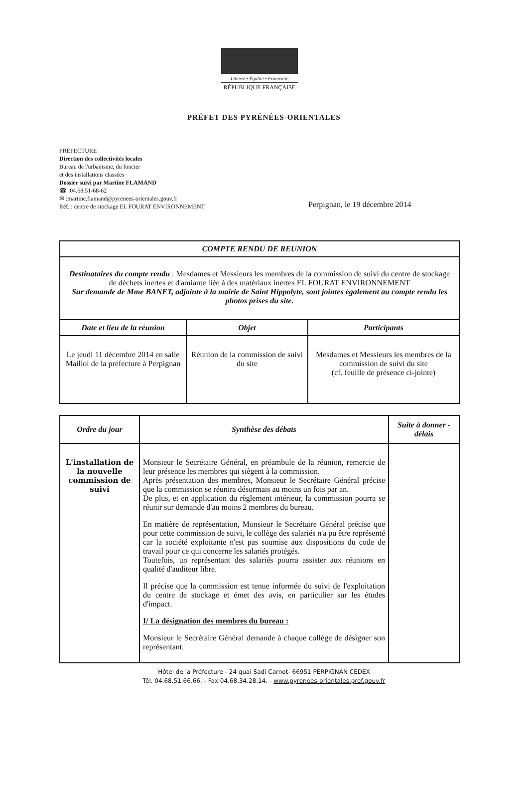Liberté • Égalité • Fraternité
RÉPUBLIQUE FRANÇAISE
PRÉFET DES PYRÉNÉES-ORIENTALES
PREFECTURE
Direction des collectivités locales
Bureau de l'urbanisme, du foncier
et des installations classées
Dossier suivi par Martine FLAMAND
☎ :04.68.51-68-62
✉ :martine.flamand@pyrenees-orientales.gouv.fr
Réf. : centre de stockage EL FOURAT ENVIRONNEMENT
Perpignan, le 19 décembre 2014
| COMPTE RENDU DE REUNION | | |
| --- | --- | --- |
| Destinataires du compte rendu : Mesdames et Messieurs les membres de la commission de suivi du centre de stockage de déchets inertes et d'amiante liée à des matériaux inertes EL FOURAT ENVIRONNEMENT Sur demande de Mme BANET, adjointe à la mairie de Saint Hippolyte, sont jointes également au compte rendu les photos prises du site. | | |
| Date et lieu de la réunion | Objet | Participants |
| Le jeudi 11 décembre 2014 en salle Maillol de la préfecture à Perpignan | Réunion de la commission de suivi du site | Mesdames et Messieurs les membres de la commission de suivi du site (cf. feuille de présence ci-jointe) |
| Ordre du jour | Synthèse des débats | Suite à donner - délais |
| --- | --- | --- |
| L'installation de la nouvelle commission de suivi | Monsieur le Secrétaire Général, en préambule de la réunion, remercie de leur présence les membres qui siègent à la commission. Après présentation des membres, Monsieur le Secrétaire Général précise que la commission se réunira désormais au moins un fois par an. De plus, et en application du règlement intérieur, la commission pourra se réunir sur demande d'au moins 2 membres du bureau. En matière de représentation, Monsieur le Secrétaire Général précise que pour cette commission de suivi, le collège des salariés n'a pu être représenté car la société exploitante n'est pas soumise aux dispositions du code de travail pour ce qui concerne les salariés protégés. Toutefois, un représentant des salariés pourra assister aux réunions en qualité d'auditeur libre. Il précise que la commission est tenue informée du suivi de l'exploitation du centre de stockage et émet des avis, en particulier sur les études d'impact. I/ La désignation des membres du bureau : Monsieur le Secrétaire Général demande à chaque collège de désigner son représentant. | |
Hôtel de la Préfecture - 24 quai Sadi Carnot- 66951 PERPIGNAN CEDEX
Tél. 04.68.51.66.66. - Fax 04.68.34.28.14. - www.pyrenees-orientales.pref.gouv.fr